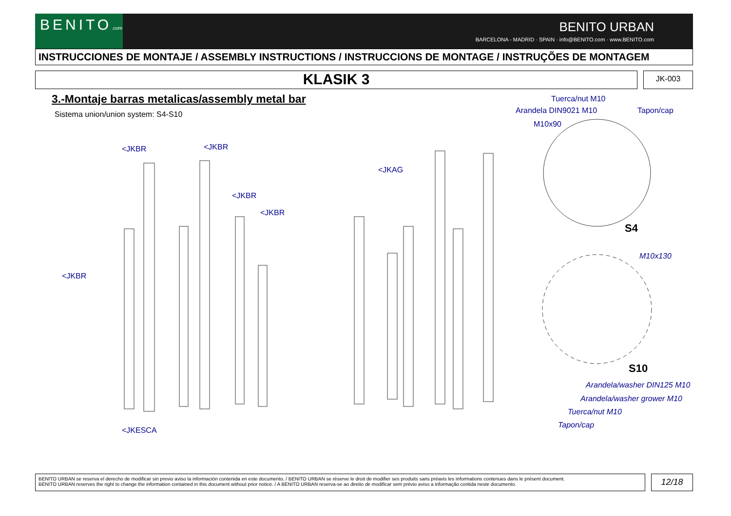BENITO.com
BENITO URBAN
BARCELONA - MADRID · SPAIN · info@BENITO.com · www.BENITO.com
INSTRUCCIONES DE MONTAJE / ASSEMBLY INSTRUCTIONS / INSTRUCCIONS DE MONTAGE / INSTRUÇÕES DE MONTAGEM
KLASIK 3 JK-003
3.-Montaje barras metalicas/assembly metal bar
Sistema union/union system: S4-S10
<JKBR <JKBR
<JKBR
<JKBR
<JKBR
<JKESCA
<JKAG
Tuerca/nut M10
Arandela DIN9021 M10 Tapon/cap
M10x90
S4
M10x130
S10
Arandela/washer DIN125 M10
Arandela/washer grower M10
Tuerca/nut M10
Tapon/cap
BENITO URBAN se reserva el derecho de modificar sin previo aviso la información contenida en este documento. / BENITO URBAN se réserve le droit de modifier ses produits sans préavis les informations contenues dans le présent document.
BENITO URBAN reserves the right to change the information contained in this document without prior notice. / A BENITO URBAN reserva-se ao direito de modificar sem prévio aviso a informação contida neste documento.
12/18